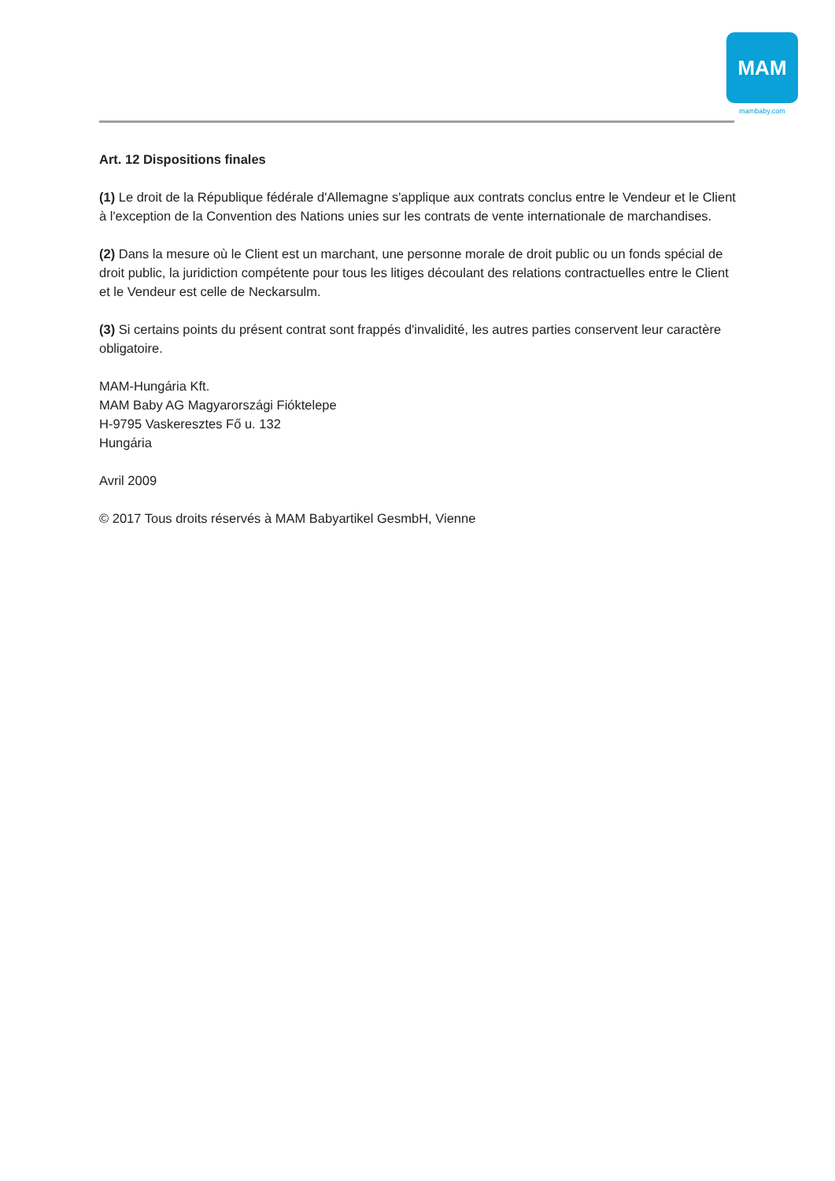MAM
mambaby.com
Art. 12 Dispositions finales
(1) Le droit de la République fédérale d'Allemagne s'applique aux contrats conclus entre le Vendeur et le Client à l'exception de la Convention des Nations unies sur les contrats de vente internationale de marchandises.
(2) Dans la mesure où le Client est un marchant, une personne morale de droit public ou un fonds spécial de droit public, la juridiction compétente pour tous les litiges découlant des relations contractuelles entre le Client et le Vendeur est celle de Neckarsulm.
(3) Si certains points du présent contrat sont frappés d'invalidité, les autres parties conservent leur caractère obligatoire.
MAM-Hungária Kft.
MAM Baby AG Magyarországi Fióktelepe
H-9795 Vaskeresztes Fő u. 132
Hungária
Avril 2009
© 2017 Tous droits réservés à MAM Babyartikel GesmbH, Vienne